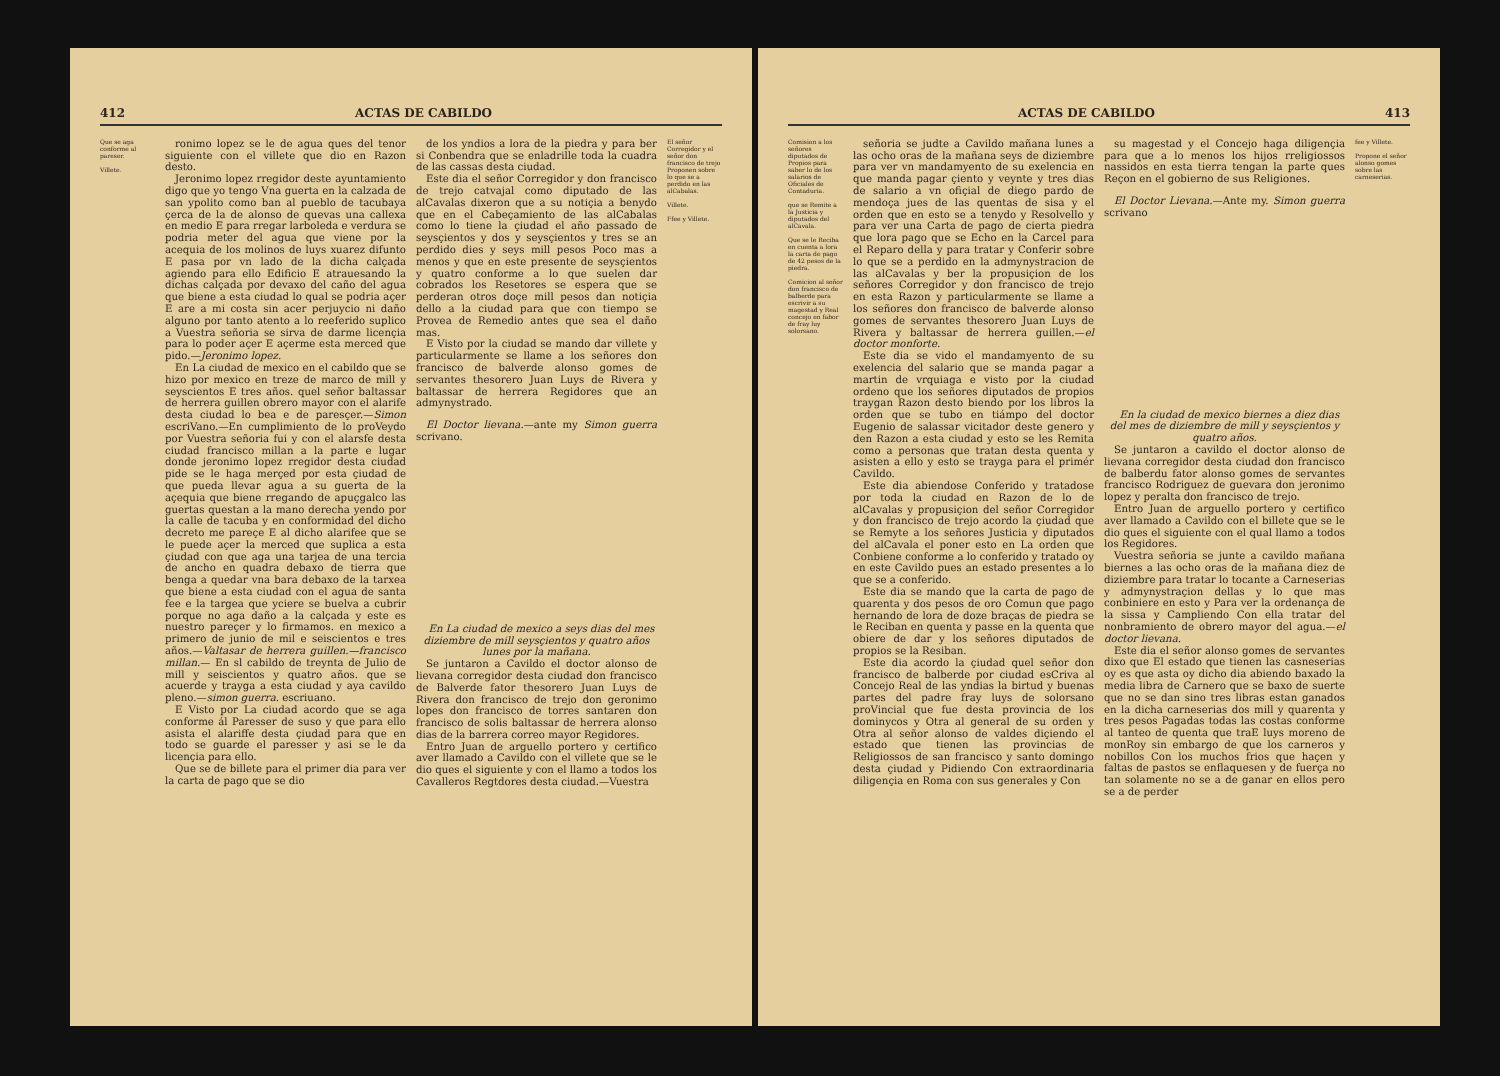412 ACTAS DE CABILDO
Que se aga conforme al pareser.
Villete.
ronimo lopez se le de agua ques del tenor siguiente con el villete que dio en Razon desto.
Jeronimo lopez rregidor deste ayuntamiento digo que yo tengo Vna guerta en la calzada de san ypolito como ban al pueblo de tacubaya çerca de la de alonso de quevas una callexa en medio E para rregar larboleda e verdura se podria meter del agua que viene por la acequia de los molinos de luys xuarez difunto E pasa por vn lado de la dicha calçada agiendo para ello Edificio E atrauesando la dichas calçada por devaxo del caño del agua que biene a esta ciudad lo qual se podria açer E are a mi costa sin acer perjuycio ni daño alguno por tanto atento a lo reeferido suplico a Vuestra señoria se sirva de darme licençia para lo poder açer E açerme esta merced que pido.—Jeronimo lopez.
En La ciudad de mexico en el cabildo que se hizo por mexico en treze de marco de mill y seyscientos E tres años. quel señor baltassar de herrera guillen obrero mayor con el alarife desta ciudad lo bea e de paresçer.—Simon escriVano.—En cumplimiento de lo proVeydo por Vuestra señoria fui y con el alarsfe desta ciudad francisco millan a la parte e lugar donde jeronimo lopez rregidor desta ciudad pide se le haga merçed por esta çiudad de que pueda llevar agua a su guerta de la açequia que biene rregando de apuçgalco las guertas questan a la mano derecha yendo por la calle de tacuba y en conformidad del dicho decreto me pareçe E al dicho alarifee que se le puede açer la merced que suplica a esta çiudad con que aga una tarjea de una tercia de ancho en quadra debaxo de tierra que benga a quedar vna bara debaxo de la tarxea que biene a esta ciudad con el agua de santa fee e la targea que yciere se buelva a cubrir porque no aga daño a la calçada y este es nuestro pareçer y lo firmamos. en mexico a primero de junio de mil e seiscientos e tres años.—Valtasar de herrera guillen.—francisco millan.— En sl cabildo de treynta de Julio de mill y seiscientos y quatro años. que se acuerde y trayga a esta ciudad y aya cavildo pleno.—simon guerra. escriuano.
E Visto por La ciudad acordo que se aga conforme ál Paresser de suso y que para ello asista el alariffe desta çiudad para que en todo se guarde el paresser y asi se le da licençia para ello.
Que se de billete para el primer dia para ver la carta de pago que se dio
de los yndios a lora de la piedra y para ber si Conbendra que se enladrille toda la cuadra de las cassas desta ciudad.
Este dia el señor Corregidor y don francisco de trejo catvajal como diputado de las alCavalas dixeron que a su notiçia a benydo que en el Cabeçamiento de las alCabalas como lo tiene la çiudad el año passado de seysçientos y dos y seysçientos y tres se an perdido dies y seys mill pesos Poco mas a menos y que en este presente de seysçientos y quatro conforme a lo que suelen dar cobrados los Resetores se espera que se perderan otros doçe mill pesos dan notiçia dello a la ciudad para que con tiempo se Provea de Remedio antes que sea el daño mas.
E Visto por la ciudad se mando dar villete y particularmente se llame a los señores don francisco de balverde alonso gomes de servantes thesorero Juan Luys de Rivera y baltassar de herrera Regidores que an admynystrado.
El Doctor lievana.—ante my Simon guerra scrivano.
En La ciudad de mexico a seys dias del mes diziembre de mill seysçientos y quatro años lunes por la mañana.
Se juntaron a Cavildo el doctor alonso de lievana corregidor desta ciudad don francisco de Balverde fator thesorero Juan Luys de Rivera don francisco de trejo don geronimo lopes don francisco de torres santaren don francisco de solis baltassar de herrera alonso dias de la barrera correo mayor Regidores.
Entro Juan de arguello portero y certifico aver llamado a Cavildo con el villete que se le dio ques el siguiente y con el llamo a todos los Cavalleros Regtdores desta ciudad.—Vuestra
El señor Corregidor y el señor don francisco de trejo Proponen sobre lo que se a perdido en las alCabalas.
Villete.
Ffee y Villete.
ACTAS DE CABILDO 413
Comision a los señores diputados de Propios para saber lo de los salarios de Oficiales de Contaduria.
que se Remite a la Justicia y diputados del alCavala.
Que se le Reciba en cuenta a lora la carta de pago de 42 pesos de la piedra.
Comicion al señor don francisco de balberde para escrivir a su magestad y Real concejo en fabor de fray luy solorsano.
señoria se judte a Cavildo mañana lunes a las ocho oras de la mañana seys de diziembre para ver vn mandamyento de su exelencia en que manda pagar çiento y veynte y tres dias de salario a vn ofiçial de diego pardo de mendoça jues de las quentas de sisa y el orden que en esto se a tenydo y Resolvello y para ver una Carta de pago de cierta piedra que lora pago que se Echo en la Carcel para el Reparo della y para tratar y Conferir sobre lo que se a perdido en la admynystracion de las alCavalas y ber la propusiçion de los señores Corregidor y don francisco de trejo en esta Razon y particularmente se llame a los señores don francisco de balverde alonso gomes de servantes thesorero Juan Luys de Rivera y baltassar de herrera guillen.—el doctor monforte.
Este dia se vido el mandamyento de su exelencia del salario que se manda pagar a martin de vrquiaga e visto por la ciudad ordeno que los señores diputados de propios traygan Razon desto biendo por los libros la orden que se tubo en tiámpo del doctor Eugenio de salassar vicitador deste genero y den Razon a esta ciudad y esto se les Remita como a personas que tratan desta quenta y asisten a ello y esto se trayga para el primér Cavildo.
Este dia abiendose Conferido y tratadose por toda la ciudad en Razon de lo de alCavalas y propusiçion del señor Corregidor y don francisco de trejo acordo la çiudad que se Remyte a los señores Justicia y diputados del alCavala el poner esto en La orden que Conbiene conforme a lo conferido y tratado oy en este Cavildo pues an estado presentes a lo que se a conferido.
Este dia se mando que la carta de pago de quarenta y dos pesos de oro Comun que pago hernando de lora de doze braças de piedra se le Reciban en quenta y passe en la quenta que obiere de dar y los señores diputados de propios se la Resiban.
Este dia acordo la çiudad quel señor don francisco de balberde por ciudad esCriva al Concejo Real de las yndias la birtud y buenas partes del padre fray luys de solorsano proVincial que fue desta provincia de los dominycos y Otra al general de su orden y Otra al señor alonso de valdes diçiendo el estado que tienen las provincias de Religiossos de san francisco y santo domingo desta çiudad y Pidiendo Con extraordinaria diligençia en Roma con sus generales y Con
su magestad y el Concejo haga diligençia para que a lo menos los hijos rreligiossos nassidos en esta tierra tengan la parte ques Reçon en el gobierno de sus Religiones.
El Doctor Lievana.—Ante my. Simon guerra scrivano
En la ciudad de mexico biernes a diez dias del mes de diziembre de mill y seysçientos y quatro años.
Se juntaron a cavildo el doctor alonso de lievana corregidor desta ciudad don francisco de balberdu fator alonso gomes de servantes francisco Rodriguez de guevara don jeronimo lopez y peralta don francisco de trejo.
Entro Juan de arguello portero y certifico aver llamado a Cavildo con el billete que se le dio ques el siguiente con el qual llamo a todos los Regidores.
Vuestra señoria se junte a cavildo mañana biernes a las ocho oras de la mañana diez de diziembre para tratar lo tocante a Carneserias y admynystraçion dellas y lo que mas conbiniere en esto y Para ver la ordenança de la sissa y Campliendo Con ella tratar del nonbramiento de obrero mayor del agua.—el doctor lievana.
Este dia el señor alonso gomes de servantes dixo que El estado que tienen las casneserias oy es que asta oy dicho dia abiendo baxado la media libra de Carnero que se baxo de suerte que no se dan sino tres libras estan ganados en la dicha carneserias dos mill y quarenta y tres pesos Pagadas todas las costas conforme al tanteo de quenta que traE luys moreno de monRoy sin embargo de que los carneros y nobillos Con los muchos frios que haçen y faltas de pastos se enflaquesen y de fuerça no tan solamente no se a de ganar en ellos pero se a de perder
fee y Villete.
Propone el señor alonso gomes sobre las carneserias.